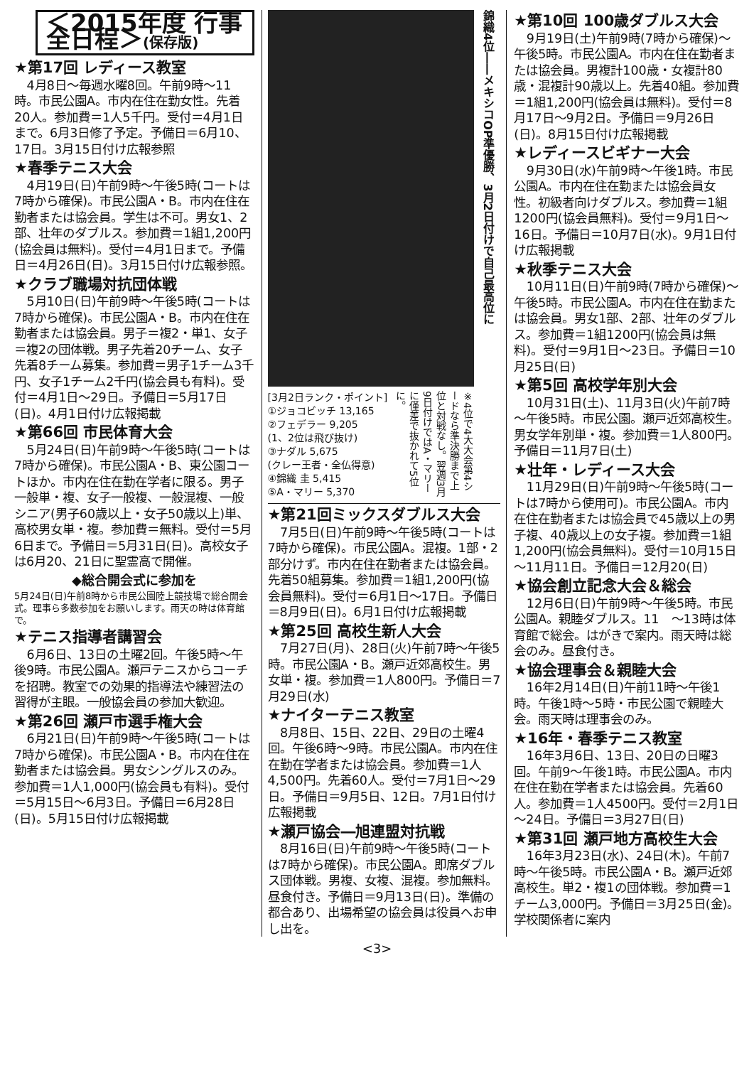＜2015年度 行事全日程＞(保存版)
★第17回 レディース教室
4月8日～毎週水曜8回。午前9時～11時。市民公園A。市内在住在勤女性。先着20人。参加費＝1人5千円。受付＝4月1日まで。6月3日修了予定。予備日＝6月10、17日。3月15日付け広報参照
★春季テニス大会
4月19日(日)午前9時～午後5時(コートは7時から確保)。市民公園A・B。市内在住在勤者または協会員。学生は不可。男女1、2部、壮年のダブルス。参加費＝1組1,200円(協会員は無料)。受付＝4月1日まで。予備日＝4月26日(日)。3月15日付け広報参照。
★クラブ職場対抗団体戦
5月10日(日)午前9時～午後5時(コートは7時から確保)。市民公園A・B。市内在住在勤者または協会員。男子＝複2・単1、女子＝複2の団体戦。男子先着20チーム、女子先着8チーム募集。参加費＝男子1チーム3千円、女子1チーム2千円(協会員も有料)。受付＝4月1日～29日。予備日＝5月17日(日)。4月1日付け広報掲載
★第66回 市民体育大会
5月24日(日)午前9時～午後5時(コートは7時から確保)。市民公園A・B、東公園コートほか。市内在住在勤在学者に限る。男子一般単・複、女子一般複、一般混複、一般シニア(男子60歳以上・女子50歳以上)単、高校男女単・複。参加費＝無料。受付＝5月6日まで。予備日＝5月31日(日)。高校女子は6月20、21日に聖霊高で開催。
◆総合開会式に参加を
5月24日(日)午前8時から市民公園陸上競技場で総合開会式。理事ら多数参加をお願いします。雨天の時は体育館で。
★テニス指導者講習会
6月6日、13日の土曜2回。午後5時～午後9時。市民公園A。瀬戸テニスからコーチを招聘。教室での効果的指導法や練習法の習得が主眼。一般協会員の参加大歓迎。
★第26回 瀬戸市選手権大会
6月21日(日)午前9時～午後5時(コートは7時から確保)。市民公園A・B。市内在住在勤者または協会員。男女シングルスのみ。参加費＝1人1,000円(協会員も有料)。受付＝5月15日～6月3日。予備日＝6月28日(日)。5月15日付け広報掲載
錦織4位――メキシコOP準優勝、3月2日付けで自己最高位に
[3月2日ランク・ポイント]
①ジョコビッチ 13,165
②フェデラー 9,205
(1、2位は飛び抜け)
③ナダル 5,675
(クレー王者・全仏得意)
④錦織 圭 5,415
⑤A・マリー 5,370
※4位で4大大会第4シードなら準決勝まで上位と対戦なし。翌週3月9日付けではA・マリーに僅差で抜かれて5位に。
★第21回ミックスダブルス大会
7月5日(日)午前9時～午後5時(コートは7時から確保)。市民公園A。混複。1部・2部分けず。市内在住在勤者または協会員。先着50組募集。参加費＝1組1,200円(協会員無料)。受付＝6月1日～17日。予備日＝8月9日(日)。6月1日付け広報掲載
★第25回 高校生新人大会
7月27日(月)、28日(火)午前7時～午後5時。市民公園A・B。瀬戸近郊高校生。男女単・複。参加費＝1人800円。予備日＝7月29日(水)
★ナイターテニス教室
8月8日、15日、22日、29日の土曜4回。午後6時～9時。市民公園A。市内在住在勤在学者または協会員。参加費＝1人4,500円。先着60人。受付＝7月1日～29日。予備日＝9月5日、12日。7月1日付け広報掲載
★瀬戸協会―旭連盟対抗戦
8月16日(日)午前9時～午後5時(コートは7時から確保)。市民公園A。即席ダブルス団体戦。男複、女複、混複。参加無料。昼食付き。予備日＝9月13日(日)。準備の都合あり、出場希望の協会員は役員へお申し出を。
★第10回 100歳ダブルス大会
9月19日(土)午前9時(7時から確保)～午後5時。市民公園A。市内在住在勤者または協会員。男複計100歳・女複計80歳・混複計90歳以上。先着40組。参加費＝1組1,200円(協会員は無料)。受付＝8月17日～9月2日。予備日＝9月26日(日)。8月15日付け広報掲載
★レディースビギナー大会
9月30日(水)午前9時～午後1時。市民公園A。市内在住在勤または協会員女性。初級者向けダブルス。参加費＝1組1200円(協会員無料)。受付＝9月1日～16日。予備日＝10月7日(水)。9月1日付け広報掲載
★秋季テニス大会
10月11日(日)午前9時(7時から確保)～午後5時。市民公園A。市内在住在勤または協会員。男女1部、2部、壮年のダブルス。参加費＝1組1200円(協会員は無料)。受付＝9月1日～23日。予備日＝10月25日(日)
★第5回 高校学年別大会
10月31日(土)、11月3日(火)午前7時～午後5時。市民公園。瀬戸近郊高校生。男女学年別単・複。参加費＝1人800円。予備日＝11月7日(土)
★壮年・レディース大会
11月29日(日)午前9時～午後5時(コートは7時から使用可)。市民公園A。市内在住在勤者または協会員で45歳以上の男子複、40歳以上の女子複。参加費＝1組1,200円(協会員無料)。受付＝10月15日～11月11日。予備日＝12月20(日)
★協会創立記念大会＆総会
12月6日(日)午前9時～午後5時。市民公園A。親睦ダブルス。11　～13時は体育館で総会。はがきで案内。雨天時は総会のみ。昼食付き。
★協会理事会＆親睦大会
16年2月14日(日)午前11時～午後1時。午後1時～5時・市民公園で親睦大会。雨天時は理事会のみ。
★16年・春季テニス教室
16年3月6日、13日、20日の日曜3回。午前9～午後1時。市民公園A。市内在住在勤在学者または協会員。先着60人。参加費＝1人4500円。受付＝2月1日～24日。予備日＝3月27日(日)
★第31回 瀬戸地方高校生大会
16年3月23日(水)、24日(木)。午前7時～午後5時。市民公園A・B。瀬戸近郊高校生。単2・複1の団体戦。参加費＝1チーム3,000円。予備日＝3月25日(金)。学校関係者に案内
<3>